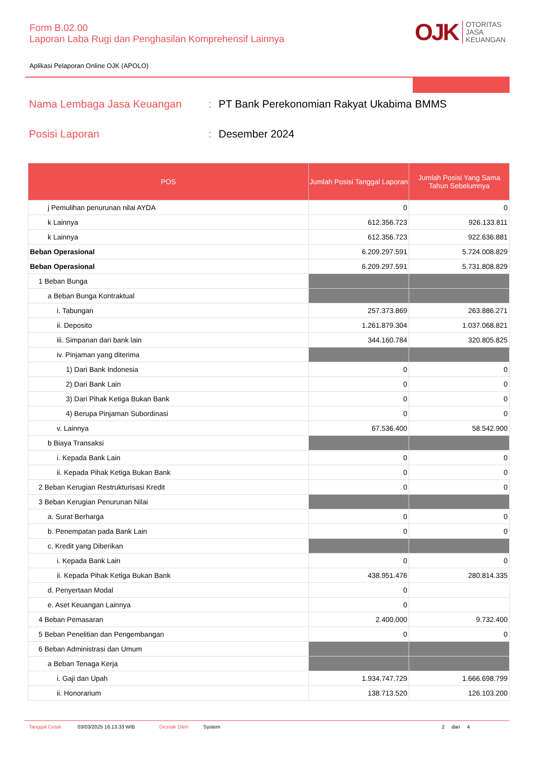Form B.02.00
Laporan Laba Rugi dan Penghasilan Komprehensif Lainnya
Aplikasi Pelaporan Online OJK (APOLO)
OJK
OTORITAS
JASA
KEUANGAN
Nama Lembaga Jasa Keuangan: PT Bank Perekonomian Rakyat Ukabima BMMS
Posisi Laporan: Desember 2024
| POS | Jumlah Posisi Tanggal Laporan | Jumlah Posisi Yang Sama Tahun Sebelumnya |
| --- | --- | --- |
| j Pemulihan penurunan nilai AYDA | 0 | 0 |
| k Lainnya | 612.356.723 | 926.133.811 |
| k Lainnya | 612.356.723 | 922.636.881 |
| Beban Operasional | 6.209.297.591 | 5.724.008.829 |
| Beban Operasional | 6.209.297.591 | 5.731.808.829 |
| 1 Beban Bunga | | |
| a Beban Bunga Kontraktual | | |
| i. Tabungan | 257.373.869 | 263.886.271 |
| ii. Deposito | 1.261.879.304 | 1.037.068.821 |
| iii. Simpanan dari bank lain | 344.160.784 | 320.805.825 |
| iv. Pinjaman yang diterima | | |
| 1) Dari Bank Indonesia | 0 | 0 |
| 2) Dari Bank Lain | 0 | 0 |
| 3) Dari Pihak Ketiga Bukan Bank | 0 | 0 |
| 4) Berupa Pinjaman Subordinasi | 0 | 0 |
| v. Lainnya | 67.536.400 | 58.542.900 |
| b Biaya Transaksi | | |
| i. Kepada Bank Lain | 0 | 0 |
| ii. Kepada Pihak Ketiga Bukan Bank | 0 | 0 |
| 2 Beban Kerugian Restrukturisasi Kredit | 0 | 0 |
| 3 Beban Kerugian Penurunan Nilai | | |
| a. Surat Berharga | 0 | 0 |
| b. Penempatan pada Bank Lain | 0 | 0 |
| c. Kredit yang Diberikan | | |
| i. Kepada Bank Lain | 0 | 0 |
| ii. Kepada Pihak Ketiga Bukan Bank | 438.951.476 | 280.814.335 |
| d. Penyertaan Modal | 0 | |
| e. Aset Keuangan Lainnya | 0 | |
| 4 Beban Pemasaran | 2.400.000 | 9.732.400 |
| 5 Beban Penelitian dan Pengembangan | 0 | 0 |
| 6 Beban Administrasi dan Umum | | |
| a Beban Tenaga Kerja | | |
| i. Gaji dan Upah | 1.934.747.729 | 1.666.698.799 |
| ii. Honorarium | 138.713.520 | 126.103.200 |
Tanggal Cetak 03/03/2025 16.13.33 WIB Dicetak Oleh System 2 dari 4